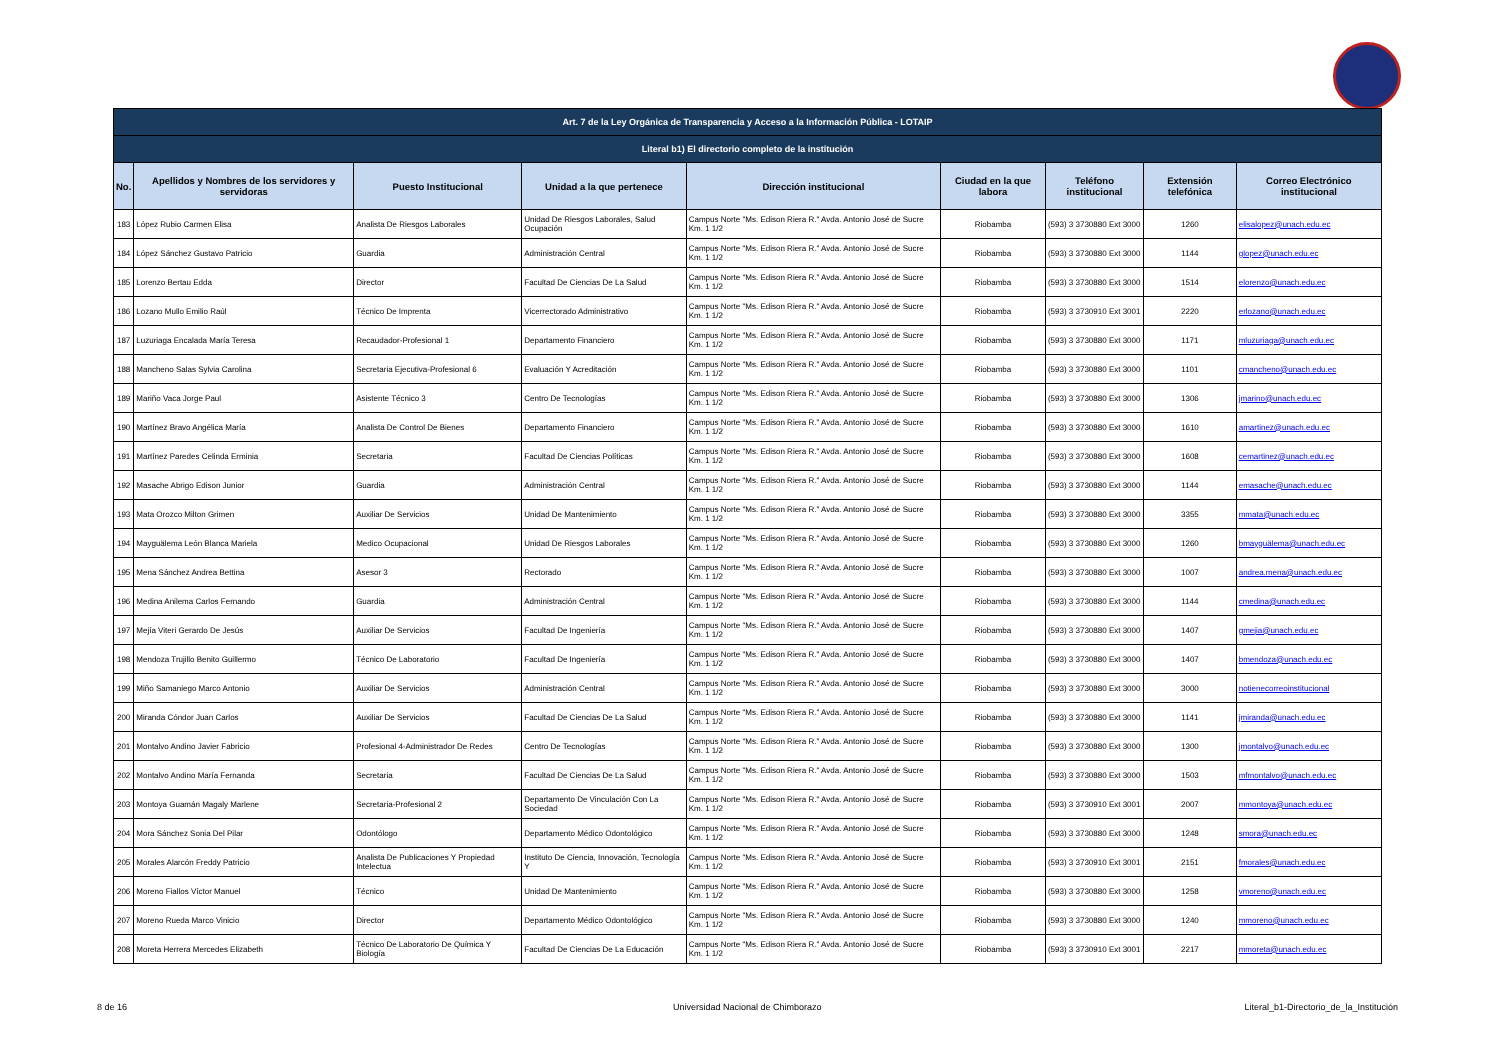| Art. 7 de la Ley Orgánica de Transparencia y Acceso a la Información Pública - LOTAIP | | | | | | | | |
| --- | --- | --- | --- | --- | --- | --- | --- | --- |
| Literal b1) El directorio completo de la institución | | | | | | | | |
| No. | Apellidos y Nombres de los servidores y servidoras | Puesto Institucional | Unidad a la que pertenece | Dirección institucional | Ciudad en la que labora | Teléfono institucional | Extensión telefónica | Correo Electrónico institucional |
| 183 | López Rubio Carmen Elisa | Analista De Riesgos Laborales | Unidad De Riesgos Laborales, Salud Ocupación | Campus Norte "Ms. Edison Riera R." Avda. Antonio José de Sucre Km. 1 1/2 | Riobamba | (593) 3 3730880 Ext 3000 | 1260 | elisalopez@unach.edu.ec |
| 184 | López Sánchez Gustavo Patricio | Guardia | Administración Central | Campus Norte "Ms. Edison Riera R." Avda. Antonio José de Sucre Km. 1 1/2 | Riobamba | (593) 3 3730880 Ext 3000 | 1144 | glopez@unach.edu.ec |
| 185 | Lorenzo Bertau Edda | Director | Facultad De Ciencias De La Salud | Campus Norte "Ms. Edison Riera R." Avda. Antonio José de Sucre Km. 1 1/2 | Riobamba | (593) 3 3730880 Ext 3000 | 1514 | elorenzo@unach.edu.ec |
| 186 | Lozano Mullo Emilio Raúl | Técnico De Imprenta | Vicerrectorado Administrativo | Campus Norte "Ms. Edison Riera R." Avda. Antonio José de Sucre Km. 1 1/2 | Riobamba | (593) 3 3730910 Ext 3001 | 2220 | erlozano@unach.edu.ec |
| 187 | Luzuriaga Encalada María Teresa | Recaudador-Profesional 1 | Departamento Financiero | Campus Norte "Ms. Edison Riera R." Avda. Antonio José de Sucre Km. 1 1/2 | Riobamba | (593) 3 3730880 Ext 3000 | 1171 | mluzuriaga@unach.edu.ec |
| 188 | Mancheno Salas Sylvia Carolina | Secretaria Ejecutiva-Profesional 6 | Evaluación Y Acreditación | Campus Norte "Ms. Edison Riera R." Avda. Antonio José de Sucre Km. 1 1/2 | Riobamba | (593) 3 3730880 Ext 3000 | 1101 | cmancheno@unach.edu.ec |
| 189 | Mariño Vaca Jorge Paul | Asistente Técnico 3 | Centro De Tecnologías | Campus Norte "Ms. Edison Riera R." Avda. Antonio José de Sucre Km. 1 1/2 | Riobamba | (593) 3 3730880 Ext 3000 | 1306 | jmarino@unach.edu.ec |
| 190 | Martínez Bravo Angélica María | Analista De Control De Bienes | Departamento Financiero | Campus Norte "Ms. Edison Riera R." Avda. Antonio José de Sucre Km. 1 1/2 | Riobamba | (593) 3 3730880 Ext 3000 | 1610 | amartinez@unach.edu.ec |
| 191 | Martínez Paredes Celinda Erminia | Secretaria | Facultad De Ciencias Políticas | Campus Norte "Ms. Edison Riera R." Avda. Antonio José de Sucre Km. 1 1/2 | Riobamba | (593) 3 3730880 Ext 3000 | 1608 | cemartinez@unach.edu.ec |
| 192 | Masache Abrigo Edison Junior | Guardia | Administración Central | Campus Norte "Ms. Edison Riera R." Avda. Antonio José de Sucre Km. 1 1/2 | Riobamba | (593) 3 3730880 Ext 3000 | 1144 | emasache@unach.edu.ec |
| 193 | Mata Orozco Milton Grimen | Auxiliar De Servicios | Unidad De Mantenimiento | Campus Norte "Ms. Edison Riera R." Avda. Antonio José de Sucre Km. 1 1/2 | Riobamba | (593) 3 3730880 Ext 3000 | 3355 | mmata@unach.edu.ec |
| 194 | Mayguälema León Blanca Mariela | Medico Ocupacional | Unidad De Riesgos Laborales | Campus Norte "Ms. Edison Riera R." Avda. Antonio José de Sucre Km. 1 1/2 | Riobamba | (593) 3 3730880 Ext 3000 | 1260 | bmayguälema@unach.edu.ec |
| 195 | Mena Sánchez Andrea Bettina | Asesor 3 | Rectorado | Campus Norte "Ms. Edison Riera R." Avda. Antonio José de Sucre Km. 1 1/2 | Riobamba | (593) 3 3730880 Ext 3000 | 1007 | andrea.mena@unach.edu.ec |
| 196 | Medina Anilema Carlos Fernando | Guardia | Administración Central | Campus Norte "Ms. Edison Riera R." Avda. Antonio José de Sucre Km. 1 1/2 | Riobamba | (593) 3 3730880 Ext 3000 | 1144 | cmedina@unach.edu.ec |
| 197 | Mejía Viteri Gerardo De Jesús | Auxiliar De Servicios | Facultad De Ingeniería | Campus Norte "Ms. Edison Riera R." Avda. Antonio José de Sucre Km. 1 1/2 | Riobamba | (593) 3 3730880 Ext 3000 | 1407 | gmejia@unach.edu.ec |
| 198 | Mendoza Trujillo Benito Guillermo | Técnico De Laboratorio | Facultad De Ingeniería | Campus Norte "Ms. Edison Riera R." Avda. Antonio José de Sucre Km. 1 1/2 | Riobamba | (593) 3 3730880 Ext 3000 | 1407 | bmendoza@unach.edu.ec |
| 199 | Miño Samaniego Marco Antonio | Auxiliar De Servicios | Administración Central | Campus Norte "Ms. Edison Riera R." Avda. Antonio José de Sucre Km. 1 1/2 | Riobamba | (593) 3 3730880 Ext 3000 | 3000 | notienecorreoinstitucional |
| 200 | Miranda Cóndor Juan Carlos | Auxiliar De Servicios | Facultad De Ciencias De La Salud | Campus Norte "Ms. Edison Riera R." Avda. Antonio José de Sucre Km. 1 1/2 | Riobamba | (593) 3 3730880 Ext 3000 | 1141 | jmiranda@unach.edu.ec |
| 201 | Montalvo Andino Javier Fabricio | Profesional 4-Administrador De Redes | Centro De Tecnologías | Campus Norte "Ms. Edison Riera R." Avda. Antonio José de Sucre Km. 1 1/2 | Riobamba | (593) 3 3730880 Ext 3000 | 1300 | jmontalvo@unach.edu.ec |
| 202 | Montalvo Andino María Fernanda | Secretaria | Facultad De Ciencias De La Salud | Campus Norte "Ms. Edison Riera R." Avda. Antonio José de Sucre Km. 1 1/2 | Riobamba | (593) 3 3730880 Ext 3000 | 1503 | mfmontalvo@unach.edu.ec |
| 203 | Montoya Guamán Magaly Marlene | Secretaria-Profesional 2 | Departamento De Vinculación Con La Sociedad | Campus Norte "Ms. Edison Riera R." Avda. Antonio José de Sucre Km. 1 1/2 | Riobamba | (593) 3 3730910 Ext 3001 | 2007 | mmontoya@unach.edu.ec |
| 204 | Mora Sánchez Sonia Del Pilar | Odontólogo | Departamento Médico Odontológico | Campus Norte "Ms. Edison Riera R." Avda. Antonio José de Sucre Km. 1 1/2 | Riobamba | (593) 3 3730880 Ext 3000 | 1248 | smora@unach.edu.ec |
| 205 | Morales Alarcón Freddy Patricio | Analista De Publicaciones Y Propiedad Intelectua | Instituto De Ciencia, Innovación, Tecnología Y | Campus Norte "Ms. Edison Riera R." Avda. Antonio José de Sucre Km. 1 1/2 | Riobamba | (593) 3 3730910 Ext 3001 | 2151 | fmorales@unach.edu.ec |
| 206 | Moreno Fiallos Víctor Manuel | Técnico | Unidad De Mantenimiento | Campus Norte "Ms. Edison Riera R." Avda. Antonio José de Sucre Km. 1 1/2 | Riobamba | (593) 3 3730880 Ext 3000 | 1258 | vmoreno@unach.edu.ec |
| 207 | Moreno Rueda Marco Vinicio | Director | Departamento Médico Odontológico | Campus Norte "Ms. Edison Riera R." Avda. Antonio José de Sucre Km. 1 1/2 | Riobamba | (593) 3 3730880 Ext 3000 | 1240 | mmoreno@unach.edu.ec |
| 208 | Moreta Herrera Mercedes Elizabeth | Técnico De Laboratorio De Química Y Biología | Facultad De Ciencias De La Educación | Campus Norte "Ms. Edison Riera R." Avda. Antonio José de Sucre Km. 1 1/2 | Riobamba | (593) 3 3730910 Ext 3001 | 2217 | mmoreta@unach.edu.ec |
8 de 16
Universidad Nacional de Chimborazo
Literal_b1-Directorio_de_la_Institución